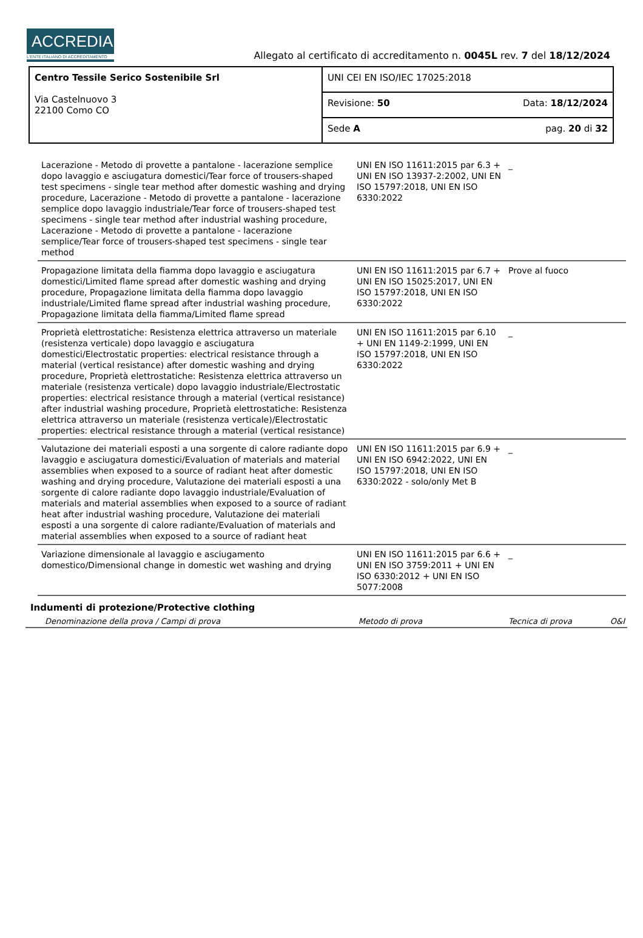ACCREDIA
L'ENTE ITALIANO DI ACCREDITAMENTO
Allegato al certificato di accreditamento n. 0045L rev. 7 del 18/12/2024
| Centro Tessile Serico Sostenibile Srl Via Castelnuovo 3 22100 Como CO | UNI CEI EN ISO/IEC 17025:2018 |
| | Revisione: 50 Data: 18/12/2024 |
| | Sede A pag. 20 di 32 |
| Lacerazione - Metodo di provette a pantalone - lacerazione semplice dopo lavaggio e asciugatura domestici/Tear force of trousers-shaped test specimens - single tear method after domestic washing and drying procedure, Lacerazione - Metodo di provette a pantalone - lacerazione semplice dopo lavaggio industriale/Tear force of trousers-shaped test specimens - single tear method after industrial washing procedure, Lacerazione - Metodo di provette a pantalone - lacerazione semplice/Tear force of trousers-shaped test specimens - single tear method | UNI EN ISO 11611:2015 par 6.3 + UNI EN ISO 13937-2:2002, UNI EN ISO 15797:2018, UNI EN ISO 6330:2022 | _ | |
| Propagazione limitata della fiamma dopo lavaggio e asciugatura domestici/Limited flame spread after domestic washing and drying procedure, Propagazione limitata della fiamma dopo lavaggio industriale/Limited flame spread after industrial washing procedure, Propagazione limitata della fiamma/Limited flame spread | UNI EN ISO 11611:2015 par 6.7 + UNI EN ISO 15025:2017, UNI EN ISO 15797:2018, UNI EN ISO 6330:2022 | Prove al fuoco | |
| Proprietà elettrostatiche: Resistenza elettrica attraverso un materiale (resistenza verticale) dopo lavaggio e asciugatura domestici/Electrostatic properties: electrical resistance through a material (vertical resistance) after domestic washing and drying procedure, Proprietà elettrostatiche: Resistenza elettrica attraverso un materiale (resistenza verticale) dopo lavaggio industriale/Electrostatic properties: electrical resistance through a material (vertical resistance) after industrial washing procedure, Proprietà elettrostatiche: Resistenza elettrica attraverso un materiale (resistenza verticale)/Electrostatic properties: electrical resistance through a material (vertical resistance) | UNI EN ISO 11611:2015 par 6.10 + UNI EN 1149-2:1999, UNI EN ISO 15797:2018, UNI EN ISO 6330:2022 | _ | |
| Valutazione dei materiali esposti a una sorgente di calore radiante dopo lavaggio e asciugatura domestici/Evaluation of materials and material assemblies when exposed to a source of radiant heat after domestic washing and drying procedure, Valutazione dei materiali esposti a una sorgente di calore radiante dopo lavaggio industriale/Evaluation of materials and material assemblies when exposed to a source of radiant heat after industrial washing procedure, Valutazione dei materiali esposti a una sorgente di calore radiante/Evaluation of materials and material assemblies when exposed to a source of radiant heat | UNI EN ISO 11611:2015 par 6.9 + UNI EN ISO 6942:2022, UNI EN ISO 15797:2018, UNI EN ISO 6330:2022 - solo/only Met B | _ | |
| Variazione dimensionale al lavaggio e asciugamento domestico/Dimensional change in domestic wet washing and drying | UNI EN ISO 11611:2015 par 6.6 + UNI EN ISO 3759:2011 + UNI EN ISO 6330:2012 + UNI EN ISO 5077:2008 | _ | |
Indumenti di protezione/Protective clothing
| | Denominazione della prova / Campi di prova | Metodo di prova | Tecnica di prova | O&I |